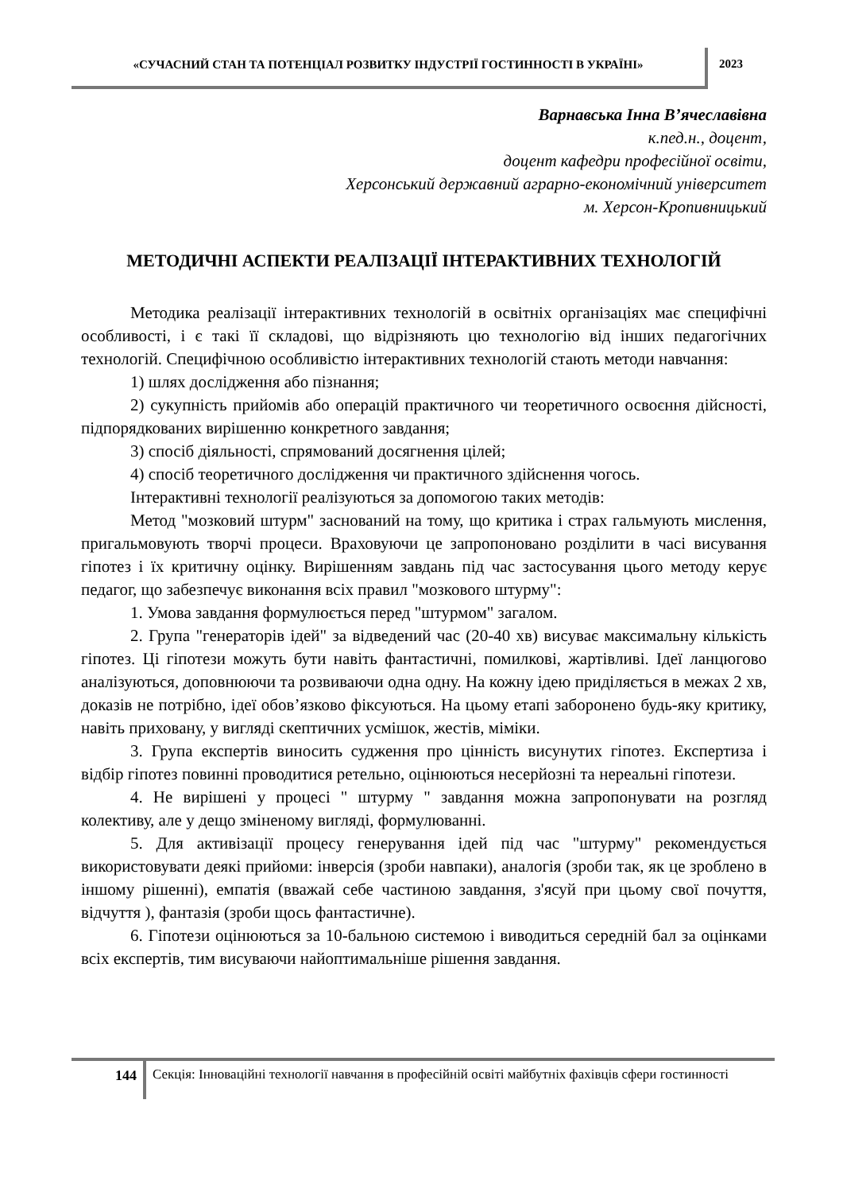«СУЧАСНИЙ СТАН ТА ПОТЕНЦІАЛ РОЗВИТКУ ІНДУСТРІЇ ГОСТИННОСТІ В УКРАЇНІ»
2023
Варнавська Інна В’ячеславівна
к.пед.н., доцент,
доцент кафедри професійної освіти,
Херсонський державний аграрно-економічний університет
м. Херсон-Кропивницький
МЕТОДИЧНІ АСПЕКТИ РЕАЛІЗАЦІЇ ІНТЕРАКТИВНИХ ТЕХНОЛОГІЙ
Методика реалізації інтерактивних технологій в освітніх організаціях має специфічні особливості, і є такі її складові, що відрізняють цю технологію від інших педагогічних технологій. Специфічною особливістю інтерактивних технологій стають методи навчання:
1) шлях дослідження або пізнання;
2) сукупність прийомів або операцій практичного чи теоретичного освоєння дійсності, підпорядкованих вирішенню конкретного завдання;
3) спосіб діяльності, спрямований досягнення цілей;
4) спосіб теоретичного дослідження чи практичного здійснення чогось.
Інтерактивні технології реалізуються за допомогою таких методів:
Метод "мозковий штурм" заснований на тому, що критика і страх гальмують мислення, пригальмовують творчі процеси. Враховуючи це запропоновано розділити в часі висування гіпотез і їх критичну оцінку. Вирішенням завдань під час застосування цього методу керує педагог, що забезпечує виконання всіх правил "мозкового штурму":
1. Умова завдання формулюється перед "штурмом" загалом.
2. Група "генераторів ідей" за відведений час (20-40 хв) висуває максимальну кількість гіпотез. Ці гіпотези можуть бути навіть фантастичні, помилкові, жартівливі. Ідеї ланцюгово аналізуються, доповнюючи та розвиваючи одна одну. На кожну ідею приділяється в межах 2 хв, доказів не потрібно, ідеї обов’язково фіксуються. На цьому етапі заборонено будь-яку критику, навіть приховану, у вигляді скептичних усмішок, жестів, міміки.
3. Група експертів виносить судження про цінність висунутих гіпотез. Експертиза і відбір гіпотез повинні проводитися ретельно, оцінюються несерйозні та нереальні гіпотези.
4. Не вирішені у процесі " штурму " завдання можна запропонувати на розгляд колективу, але у дещо зміненому вигляді, формулюванні.
5. Для активізації процесу генерування ідей під час "штурму" рекомендується використовувати деякі прийоми: інверсія (зроби навпаки), аналогія (зроби так, як це зроблено в іншому рішенні), емпатія (вважай себе частиною завдання, з'ясуй при цьому свої почуття, відчуття ), фантазія (зроби щось фантастичне).
6. Гіпотези оцінюються за 10-бальною системою і виводиться середній бал за оцінками всіх експертів, тим висуваючи найоптимальніше рішення завдання.
144
Секція: Інноваційні технології навчання в професійній освіті майбутніх фахівців сфери гостинності